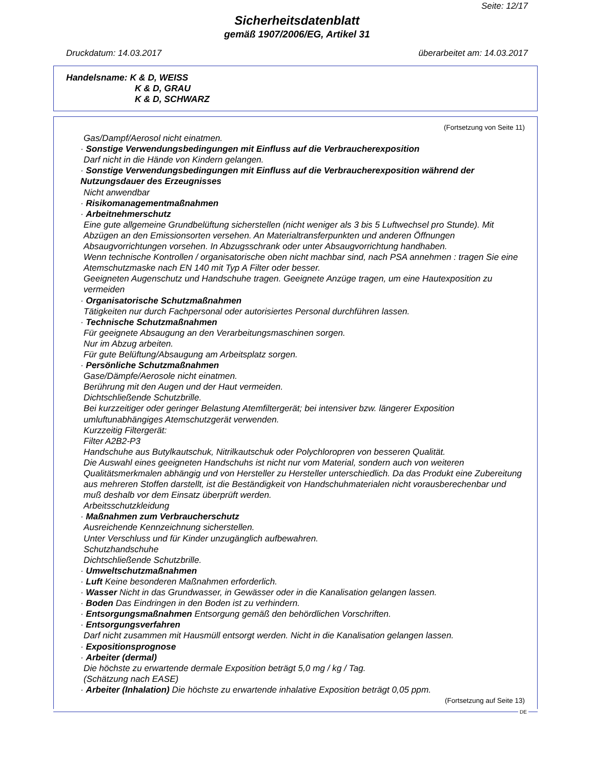Seite: 12/17
Sicherheitsdatenblatt
gemäß 1907/2006/EG, Artikel 31
Druckdatum: 14.03.2017 überarbeitet am: 14.03.2017
Handelsname: K & D, WEISS
K & D, GRAU
K & D, SCHWARZ
(Fortsetzung von Seite 11)
Gas/Dampf/Aerosol nicht einatmen.
· Sonstige Verwendungsbedingungen mit Einfluss auf die Verbraucherexposition
Darf nicht in die Hände von Kindern gelangen.
· Sonstige Verwendungsbedingungen mit Einfluss auf die Verbraucherexposition während der Nutzungsdauer des Erzeugnisses
Nicht anwendbar
· Risikomanagementmaßnahmen
· Arbeitnehmerschutz
Eine gute allgemeine Grundbelüftung sicherstellen (nicht weniger als 3 bis 5 Luftwechsel pro Stunde). Mit Abzügen an den Emissionsorten versehen. An Materialtransferpunkten und anderen Öffnungen Absaugvorrichtungen vorsehen. In Abzugsschrank oder unter Absaugvorrichtung handhaben.
Wenn technische Kontrollen / organisatorische oben nicht machbar sind, nach PSA annehmen : tragen Sie eine Atemschutzmaske nach EN 140 mit Typ A Filter oder besser.
Geeigneten Augenschutz und Handschuhe tragen. Geeignete Anzüge tragen, um eine Hautexposition zu vermeiden
· Organisatorische Schutzmaßnahmen
Tätigkeiten nur durch Fachpersonal oder autorisiertes Personal durchführen lassen.
· Technische Schutzmaßnahmen
Für geeignete Absaugung an den Verarbeitungsmaschinen sorgen.
Nur im Abzug arbeiten.
Für gute Belüftung/Absaugung am Arbeitsplatz sorgen.
· Persönliche Schutzmaßnahmen
Gase/Dämpfe/Aerosole nicht einatmen.
Berührung mit den Augen und der Haut vermeiden.
Dichtschließende Schutzbrille.
Bei kurzzeitiger oder geringer Belastung Atemfiltergerät; bei intensiver bzw. längerer Exposition umluftunabhängiges Atemschutzgerät verwenden.
Kurzzeitig Filtergerät:
Filter A2B2-P3
Handschuhe aus Butylkautschuk, Nitrilkautschuk oder Polychloropren von besseren Qualität.
Die Auswahl eines geeigneten Handschuhs ist nicht nur vom Material, sondern auch von weiteren Qualitätsmerkmalen abhängig und von Hersteller zu Hersteller unterschiedlich. Da das Produkt eine Zubereitung aus mehreren Stoffen darstellt, ist die Beständigkeit von Handschuhmaterialen nicht vorausberechenbar und muß deshalb vor dem Einsatz überprüft werden.
Arbeitsschutzkleidung
· Maßnahmen zum Verbraucherschutz
Ausreichende Kennzeichnung sicherstellen.
Unter Verschluss und für Kinder unzugänglich aufbewahren.
Schutzhandschuhe
Dichtschließende Schutzbrille.
· Umweltschutzmaßnahmen
· Luft Keine besonderen Maßnahmen erforderlich.
· Wasser Nicht in das Grundwasser, in Gewässer oder in die Kanalisation gelangen lassen.
· Boden Das Eindringen in den Boden ist zu verhindern.
· Entsorgungsmaßnahmen Entsorgung gemäß den behördlichen Vorschriften.
· Entsorgungsverfahren
Darf nicht zusammen mit Hausmüll entsorgt werden. Nicht in die Kanalisation gelangen lassen.
· Expositionsprognose
· Arbeiter (dermal)
Die höchste zu erwartende dermale Exposition beträgt 5,0 mg / kg / Tag.
(Schätzung nach EASE)
· Arbeiter (Inhalation) Die höchste zu erwartende inhalative Exposition beträgt 0,05 ppm.
(Fortsetzung auf Seite 13)
DE